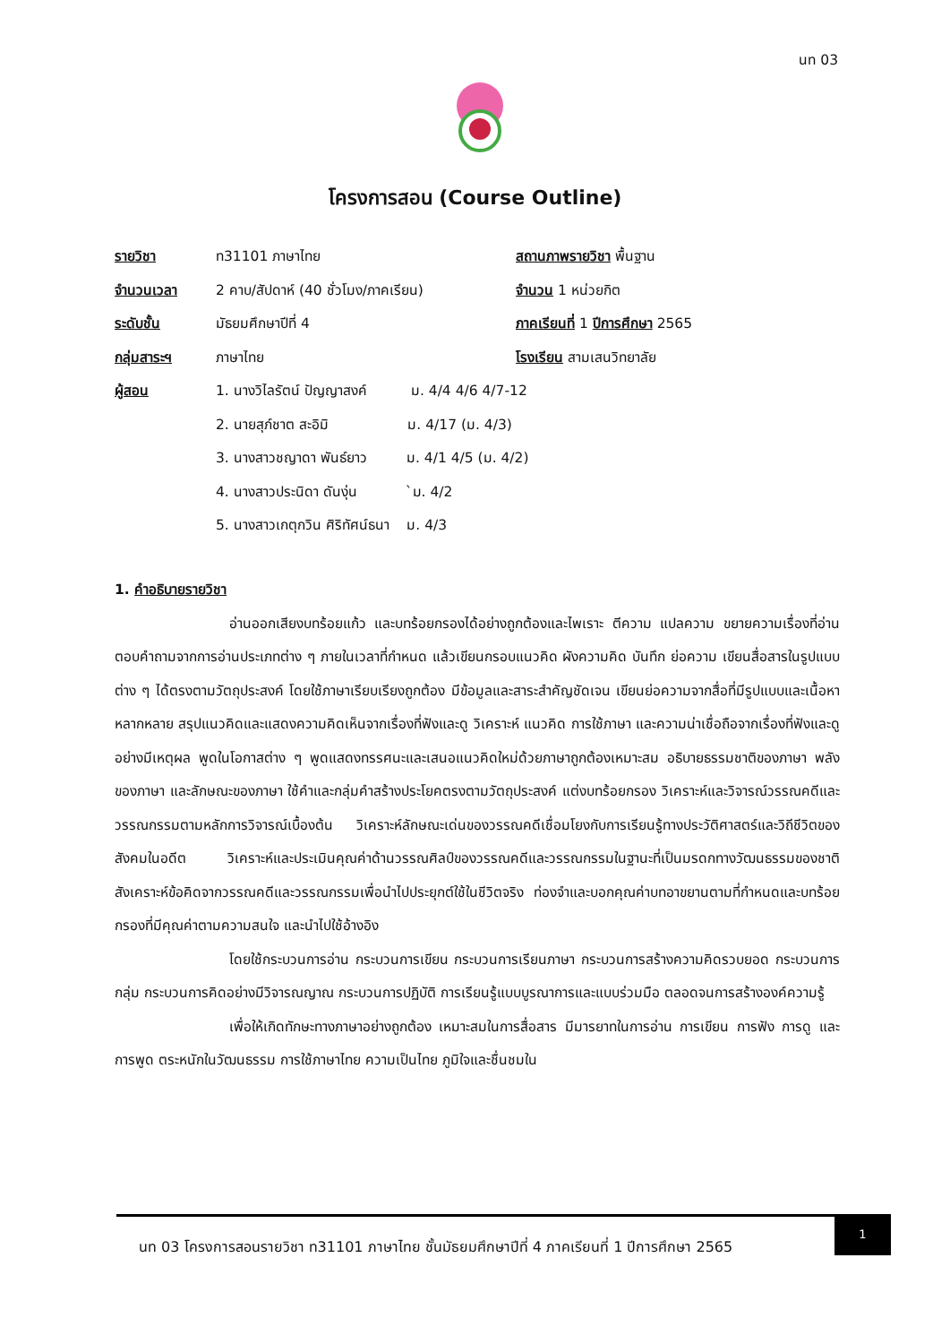นท 03
โครงการสอน (Course Outline)
| รายวิชา | ท31101 ภาษาไทย | สถานภาพรายวิชา พื้นฐาน |
| จำนวนเวลา | 2 คาบ/สัปดาห์ (40 ชั่วโมง/ภาคเรียน) | จำนวน 1 หน่วยกิต |
| ระดับชั้น | มัธยมศึกษาปีที่ 4 | ภาคเรียนที่ 1 ปีการศึกษา 2565 |
| กลุ่มสาระฯ | ภาษาไทย | โรงเรียน สามเสนวิทยาลัย |
| ผู้สอน | 1. นางวิไลรัตน์ ปัญญาสงค์ ม. 4/4 4/6 4/7-12 | |
| | 2. นายสุภ์ชาต สะอิมิ ม. 4/17 (ม. 4/3) | |
| | 3. นางสาวชญาดา พันธ์ยาว ม. 4/1 4/5 (ม. 4/2) | |
| | 4. นางสาวประนิดา ดันงุ่น `ม. 4/2 | |
| | 5. นางสาวเกตุกวิน ศิริทัศน์ธนา ม. 4/3 | |
1. คำอธิบายรายวิชา
อ่านออกเสียงบทร้อยแก้ว และบทร้อยกรองได้อย่างถูกต้องและไพเราะ ตีความ แปลความ ขยายความเรื่องที่อ่าน ตอบคำถามจากการอ่านประเภทต่าง ๆ ภายในเวลาที่กำหนด แล้วเขียนกรอบแนวคิด ผังความคิด บันทึก ย่อความ เขียนสื่อสารในรูปแบบต่าง ๆ ได้ตรงตามวัตถุประสงค์ โดยใช้ภาษาเรียบเรียงถูกต้อง มีข้อมูลและสาระสำคัญชัดเจน เขียนย่อความจากสื่อที่มีรูปแบบและเนื้อหาหลากหลาย สรุปแนวคิดและแสดงความคิดเห็นจากเรื่องที่ฟังและดู วิเคราะห์ แนวคิด การใช้ภาษา และความน่าเชื่อถือจากเรื่องที่ฟังและดูอย่างมีเหตุผล พูดในโอกาสต่าง ๆ พูดแสดงทรรศนะและเสนอแนวคิดใหม่ด้วยภาษาถูกต้องเหมาะสม อธิบายธรรมชาติของภาษา พลังของภาษา และลักษณะของภาษา ใช้คำและกลุ่มคำสร้างประโยคตรงตามวัตถุประสงค์ แต่งบทร้อยกรอง วิเคราะห์และวิจารณ์วรรณคดีและวรรณกรรมตามหลักการวิจารณ์เบื้องต้น วิเคราะห์ลักษณะเด่นของวรรณคดีเชื่อมโยงกับการเรียนรู้ทางประวัติศาสตร์และวิถีชีวิตของสังคมในอดีต วิเคราะห์และประเมินคุณค่าด้านวรรณศิลป์ของวรรณคดีและวรรณกรรมในฐานะที่เป็นมรดกทางวัฒนธรรมของชาติ สังเคราะห์ข้อคิดจากวรรณคดีและวรรณกรรมเพื่อนำไปประยุกต์ใช้ในชีวิตจริง ท่องจำและบอกคุณค่าบทอาขยานตามที่กำหนดและบทร้อยกรองที่มีคุณค่าตามความสนใจ และนำไปใช้อ้างอิง
โดยใช้กระบวนการอ่าน กระบวนการเขียน กระบวนการเรียนภาษา กระบวนการสร้างความคิดรวบยอด กระบวนการกลุ่ม กระบวนการคิดอย่างมีวิจารณญาณ กระบวนการปฏิบัติ การเรียนรู้แบบบูรณาการและแบบร่วมมือ ตลอดจนการสร้างองค์ความรู้
เพื่อให้เกิดทักษะทางภาษาอย่างถูกต้อง เหมาะสมในการสื่อสาร มีมารยาทในการอ่าน การเขียน การฟัง การดู และการพูด ตระหนักในวัฒนธรรม การใช้ภาษาไทย ความเป็นไทย ภูมิใจและชื่นชมใน
นท 03 โครงการสอนรายวิชา ท31101 ภาษาไทย ชั้นมัธยมศึกษาปีที่ 4 ภาคเรียนที่ 1 ปีการศึกษา 2565
1